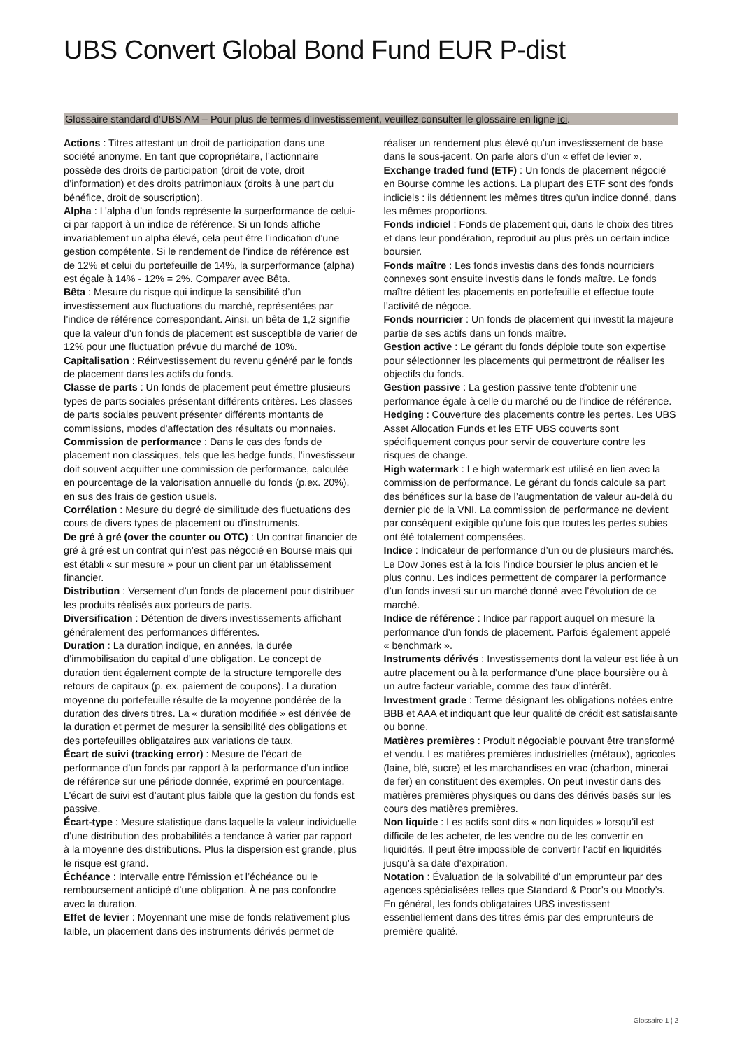UBS Convert Global Bond Fund EUR P-dist
Glossaire standard d’UBS AM – Pour plus de termes d’investissement, veuillez consulter le glossaire en ligne ici.
Actions : Titres attestant un droit de participation dans une société anonyme. En tant que copropriétaire, l’actionnaire possède des droits de participation (droit de vote, droit d’information) et des droits patrimoniaux (droits à une part du bénéfice, droit de souscription).
Alpha : L’alpha d’un fonds représente la surperformance de celui-ci par rapport à un indice de référence. Si un fonds affiche invariablement un alpha élevé, cela peut être l’indication d’une gestion compétente. Si le rendement de l’indice de référence est de 12% et celui du portefeuille de 14%, la surperformance (alpha) est égale à 14% - 12% = 2%. Comparer avec Bêta.
Bêta : Mesure du risque qui indique la sensibilité d’un investissement aux fluctuations du marché, représentées par l’indice de référence correspondant. Ainsi, un bêta de 1,2 signifie que la valeur d’un fonds de placement est susceptible de varier de 12% pour une fluctuation prévue du marché de 10%.
Capitalisation : Réinvestissement du revenu généré par le fonds de placement dans les actifs du fonds.
Classe de parts : Un fonds de placement peut émettre plusieurs types de parts sociales présentant différents critères. Les classes de parts sociales peuvent présenter différents montants de commissions, modes d’affectation des résultats ou monnaies.
Commission de performance : Dans le cas des fonds de placement non classiques, tels que les hedge funds, l’investisseur doit souvent acquitter une commission de performance, calculée en pourcentage de la valorisation annuelle du fonds (p.ex. 20%), en sus des frais de gestion usuels.
Corrélation : Mesure du degré de similitude des fluctuations des cours de divers types de placement ou d’instruments.
De gré à gré (over the counter ou OTC) : Un contrat financier de gré à gré est un contrat qui n’est pas négocié en Bourse mais qui est établi « sur mesure » pour un client par un établissement financier.
Distribution : Versement d’un fonds de placement pour distribuer les produits réalisés aux porteurs de parts.
Diversification : Détention de divers investissements affichant généralement des performances différentes.
Duration : La duration indique, en années, la durée d’immobilisation du capital d’une obligation. Le concept de duration tient également compte de la structure temporelle des retours de capitaux (p. ex. paiement de coupons). La duration moyenne du portefeuille résulte de la moyenne pondérée de la duration des divers titres. La « duration modifiée » est dérivée de la duration et permet de mesurer la sensibilité des obligations et des portefeuilles obligataires aux variations de taux.
Écart de suivi (tracking error) : Mesure de l’écart de performance d’un fonds par rapport à la performance d’un indice de référence sur une période donnée, exprimé en pourcentage. L’écart de suivi est d’autant plus faible que la gestion du fonds est passive.
Écart-type : Mesure statistique dans laquelle la valeur individuelle d’une distribution des probabilités a tendance à varier par rapport à la moyenne des distributions. Plus la dispersion est grande, plus le risque est grand.
Échéance : Intervalle entre l’émission et l’échéance ou le remboursement anticipé d’une obligation. À ne pas confondre avec la duration.
Effet de levier : Moyennant une mise de fonds relativement plus faible, un placement dans des instruments dérivés permet de réaliser un rendement plus élevé qu’un investissement de base dans le sous-jacent. On parle alors d’un « effet de levier ».
Exchange traded fund (ETF) : Un fonds de placement négocié en Bourse comme les actions. La plupart des ETF sont des fonds indiciels : ils détiennent les mêmes titres qu’un indice donné, dans les mêmes proportions.
Fonds indiciel : Fonds de placement qui, dans le choix des titres et dans leur pondération, reproduit au plus près un certain indice boursier.
Fonds maître : Les fonds investis dans des fonds nourriciers connexes sont ensuite investis dans le fonds maître. Le fonds maître détient les placements en portefeuille et effectue toute l’activité de négoce.
Fonds nourricier : Un fonds de placement qui investit la majeure partie de ses actifs dans un fonds maître.
Gestion active : Le gérant du fonds déploie toute son expertise pour sélectionner les placements qui permettront de réaliser les objectifs du fonds.
Gestion passive : La gestion passive tente d’obtenir une performance égale à celle du marché ou de l’indice de référence.
Hedging : Couverture des placements contre les pertes. Les UBS Asset Allocation Funds et les ETF UBS couverts sont spécifiquement conçus pour servir de couverture contre les risques de change.
High watermark : Le high watermark est utilisé en lien avec la commission de performance. Le gérant du fonds calcule sa part des bénéfices sur la base de l’augmentation de valeur au-delà du dernier pic de la VNI. La commission de performance ne devient par conséquent exigible qu’une fois que toutes les pertes subies ont été totalement compensées.
Indice : Indicateur de performance d’un ou de plusieurs marchés. Le Dow Jones est à la fois l’indice boursier le plus ancien et le plus connu. Les indices permettent de comparer la performance d’un fonds investi sur un marché donné avec l’évolution de ce marché.
Indice de référence : Indice par rapport auquel on mesure la performance d’un fonds de placement. Parfois également appelé « benchmark ».
Instruments dérivés : Investissements dont la valeur est liée à un autre placement ou à la performance d’une place boursière ou à un autre facteur variable, comme des taux d’intérêt.
Investment grade : Terme désignant les obligations notées entre BBB et AAA et indiquant que leur qualité de crédit est satisfaisante ou bonne.
Matières premières : Produit négociable pouvant être transformé et vendu. Les matières premières industrielles (métaux), agricoles (laine, blé, sucre) et les marchandises en vrac (charbon, minerai de fer) en constituent des exemples. On peut investir dans des matières premières physiques ou dans des dérivés basés sur les cours des matières premières.
Non liquide : Les actifs sont dits « non liquides » lorsqu’il est difficile de les acheter, de les vendre ou de les convertir en liquidités. Il peut être impossible de convertir l’actif en liquidités jusqu’à sa date d’expiration.
Notation : Évaluation de la solvabilité d’un emprunteur par des agences spécialisées telles que Standard & Poor’s ou Moody’s. En général, les fonds obligataires UBS investissent essentiellement dans des titres émis par des emprunteurs de première qualité.
Glossaire 1 ¦ 2